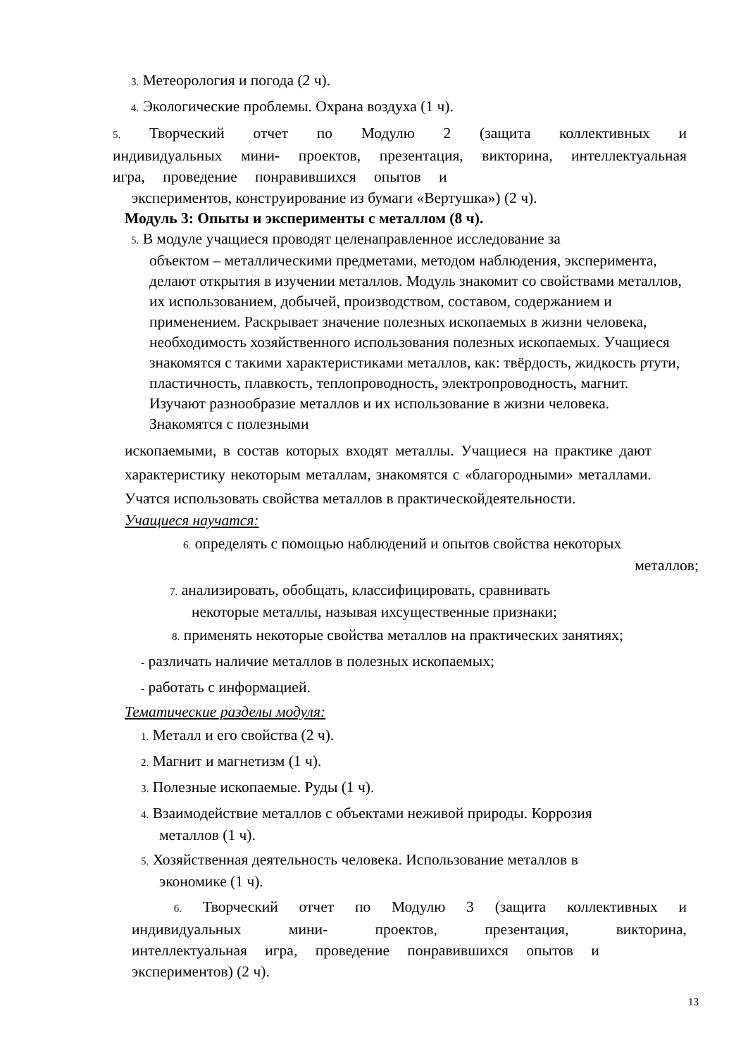3. Метеорология и погода (2 ч).
4. Экологические проблемы. Охрана воздуха (1 ч).
5. Творческий отчет по Модулю 2 (защита коллективных и индивидуальных мини- проектов, презентация, викторина, интеллектуальная игра, проведение понравившихся опытов и
экспериментов, конструирование из бумаги «Вертушка») (2 ч).
Модуль 3: Опыты и эксперименты с металлом (8 ч).
5. В модуле учащиеся проводят целенаправленное исследование за
объектом – металлическими предметами, методом наблюдения, эксперимента, делают открытия в изучении металлов. Модуль знакомит со свойствами металлов, их использованием, добычей, производством, составом, содержанием и применением. Раскрывает значение полезных ископаемых в жизни человека, необходимость хозяйственного использования полезных ископаемых. Учащиеся знакомятся с такими характеристиками металлов, как: твёрдость, жидкость ртути, пластичность, плавкость, теплопроводность, электропроводность, магнит. Изучают разнообразие металлов и их использование в жизни человека. Знакомятся с полезными
ископаемыми, в состав которых входят металлы. Учащиеся на практике дают характеристику некоторым металлам, знакомятся с «благородными» металлами. Учатся использовать свойства металлов в практическойдеятельности.
Учащиеся научатся:
6. определять с помощью наблюдений и опытов свойства некоторых
металлов;
7. анализировать, обобщать, классифицировать, сравнивать
некоторые металлы, называя ихсущественные признаки;
8. применять некоторые свойства металлов на практических занятиях;
- различать наличие металлов в полезных ископаемых;
- работать с информацией.
Тематические разделы модуля:
1. Металл и его свойства (2 ч).
2. Магнит и магнетизм (1 ч).
3. Полезные ископаемые. Руды (1 ч).
4. Взаимодействие металлов с объектами неживой природы. Коррозия
металлов (1 ч).
5. Хозяйственная деятельность человека. Использование металлов в
экономике (1 ч).
6. Творческий отчет по Модулю 3 (защита коллективных и индивидуальных мини- проектов, презентация, викторина, интеллектуальная игра, проведение понравившихся опытов и
экспериментов) (2 ч).
13